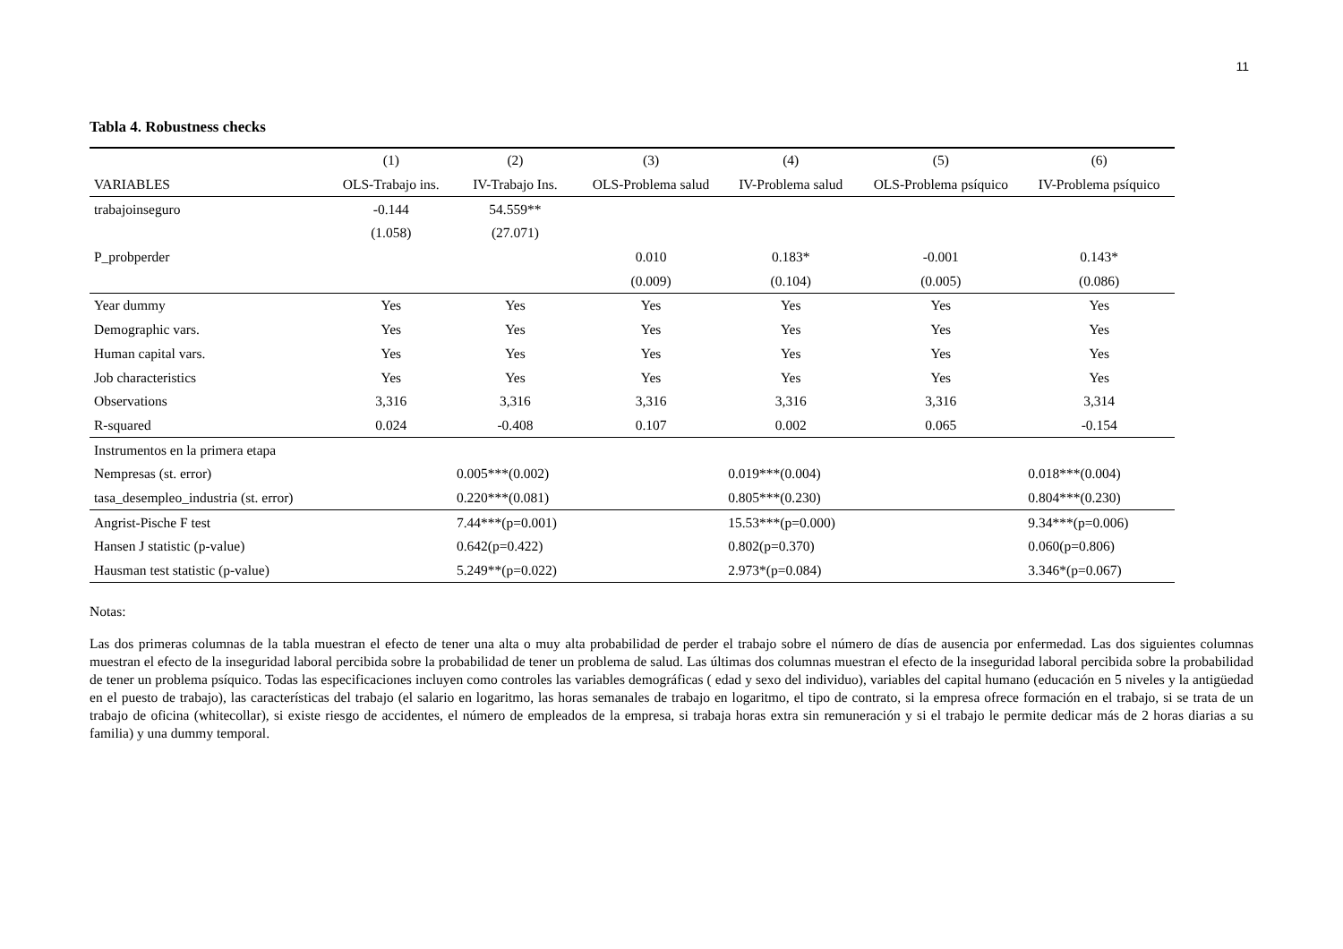11
Tabla 4. Robustness checks
| | (1) | (2) | (3) | (4) | (5) | (6) |
| --- | --- | --- | --- | --- | --- | --- |
| VARIABLES | OLS-Trabajo ins. | IV-Trabajo Ins. | OLS-Problema salud | IV-Problema salud | OLS-Problema psíquico | IV-Problema psíquico |
| trabajoinseguro | -0.144 | 54.559** | | | | |
| | (1.058) | (27.071) | | | | |
| P_probperder | | | 0.010 | 0.183* | -0.001 | 0.143* |
| | | | (0.009) | (0.104) | (0.005) | (0.086) |
| Year dummy | Yes | Yes | Yes | Yes | Yes | Yes |
| Demographic vars. | Yes | Yes | Yes | Yes | Yes | Yes |
| Human capital vars. | Yes | Yes | Yes | Yes | Yes | Yes |
| Job characteristics | Yes | Yes | Yes | Yes | Yes | Yes |
| Observations | 3,316 | 3,316 | 3,316 | 3,316 | 3,316 | 3,314 |
| R-squared | 0.024 | -0.408 | 0.107 | 0.002 | 0.065 | -0.154 |
| Instrumentos en la primera etapa | | | | | | |
| Nempresas (st. error) | | 0.005***(0.002) | | 0.019***(0.004) | | 0.018***(0.004) |
| tasa_desempleo_industria (st. error) | | 0.220***(0.081) | | 0.805***(0.230) | | 0.804***(0.230) |
| Angrist-Pische F test | | 7.44***(p=0.001) | | 15.53***(p=0.000) | | 9.34***(p=0.006) |
| Hansen J statistic (p-value) | | 0.642(p=0.422) | | 0.802(p=0.370) | | 0.060(p=0.806) |
| Hausman test statistic (p-value) | | 5.249**(p=0.022) | | 2.973*(p=0.084) | | 3.346*(p=0.067) |
Notas:
Las dos primeras columnas de la tabla muestran el efecto de tener una alta o muy alta probabilidad de perder el trabajo sobre el número de días de ausencia por enfermedad. Las dos siguientes columnas muestran el efecto de la inseguridad laboral percibida sobre la probabilidad de tener un problema de salud. Las últimas dos columnas muestran el efecto de la inseguridad laboral percibida sobre la probabilidad de tener un problema psíquico. Todas las especificaciones incluyen como controles las variables demográficas ( edad y sexo del individuo), variables del capital humano (educación en 5 niveles y la antigüedad en el puesto de trabajo), las características del trabajo (el salario en logaritmo, las horas semanales de trabajo en logaritmo, el tipo de contrato, si la empresa ofrece formación en el trabajo, si se trata de un trabajo de oficina (whitecollar), si existe riesgo de accidentes, el número de empleados de la empresa, si trabaja horas extra sin remuneración y si el trabajo le permite dedicar más de 2 horas diarias a su familia) y una dummy temporal.